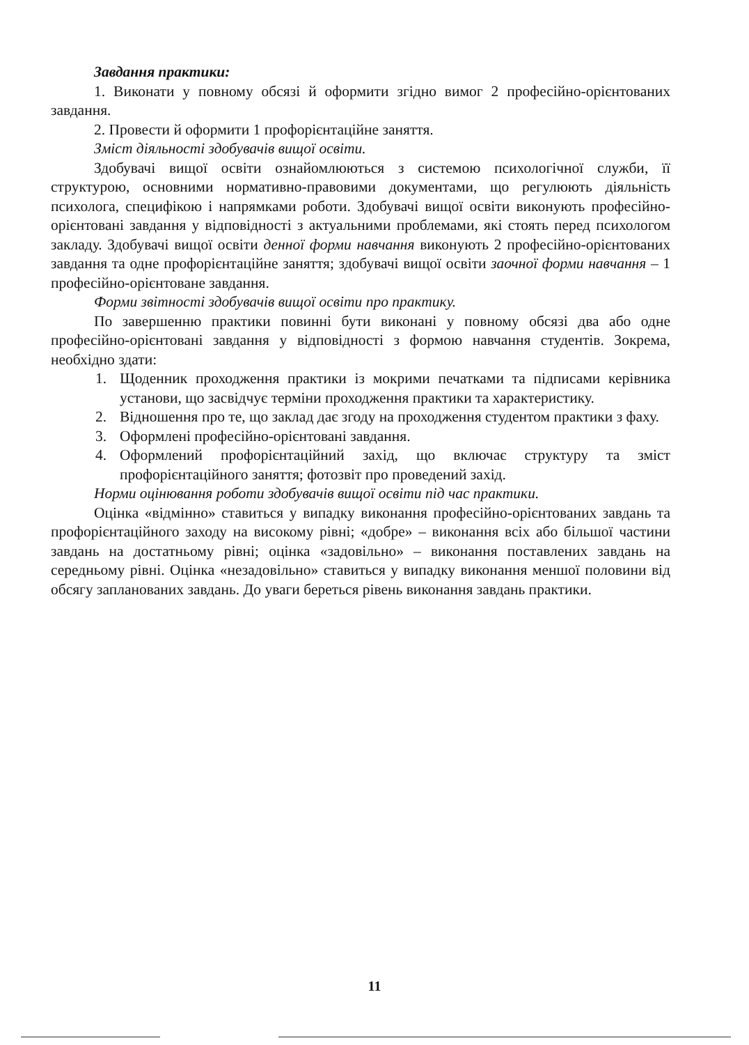Завдання практики:
1. Виконати у повному обсязі й оформити згідно вимог 2 професійно-орієнтованих завдання.
2. Провести й оформити 1 профорієнтаційне заняття.
Зміст діяльності здобувачів вищої освіти.
Здобувачі вищої освіти ознайомлюються з системою психологічної служби, її структурою, основними нормативно-правовими документами, що регулюють діяльність психолога, специфікою і напрямками роботи. Здобувачі вищої освіти виконують професійно-орієнтовані завдання у відповідності з актуальними проблемами, які стоять перед психологом закладу. Здобувачі вищої освіти денної форми навчання виконують 2 професійно-орієнтованих завдання та одне профорієнтаційне заняття; здобувачі вищої освіти заочної форми навчання – 1 професійно-орієнтоване завдання.
Форми звітності здобувачів вищої освіти про практику.
По завершенню практики повинні бути виконані у повному обсязі два або одне професійно-орієнтовані завдання у відповідності з формою навчання студентів. Зокрема, необхідно здати:
1. Щоденник проходження практики із мокрими печатками та підписами керівника установи, що засвідчує терміни проходження практики та характеристику.
2. Відношення про те, що заклад дає згоду на проходження студентом практики з фаху.
3. Оформлені професійно-орієнтовані завдання.
4. Оформлений профорієнтаційний захід, що включає структуру та зміст профорієнтаційного заняття; фотозвіт про проведений захід.
Норми оцінювання роботи здобувачів вищої освіти під час практики.
Оцінка «відмінно» ставиться у випадку виконання професійно-орієнтованих завдань та профорієнтаційного заходу на високому рівні; «добре» – виконання всіх або більшої частини завдань на достатньому рівні; оцінка «задовільно» – виконання поставлених завдань на середньому рівні. Оцінка «незадовільно» ставиться у випадку виконання меншої половини від обсягу запланованих завдань. До уваги береться рівень виконання завдань практики.
11